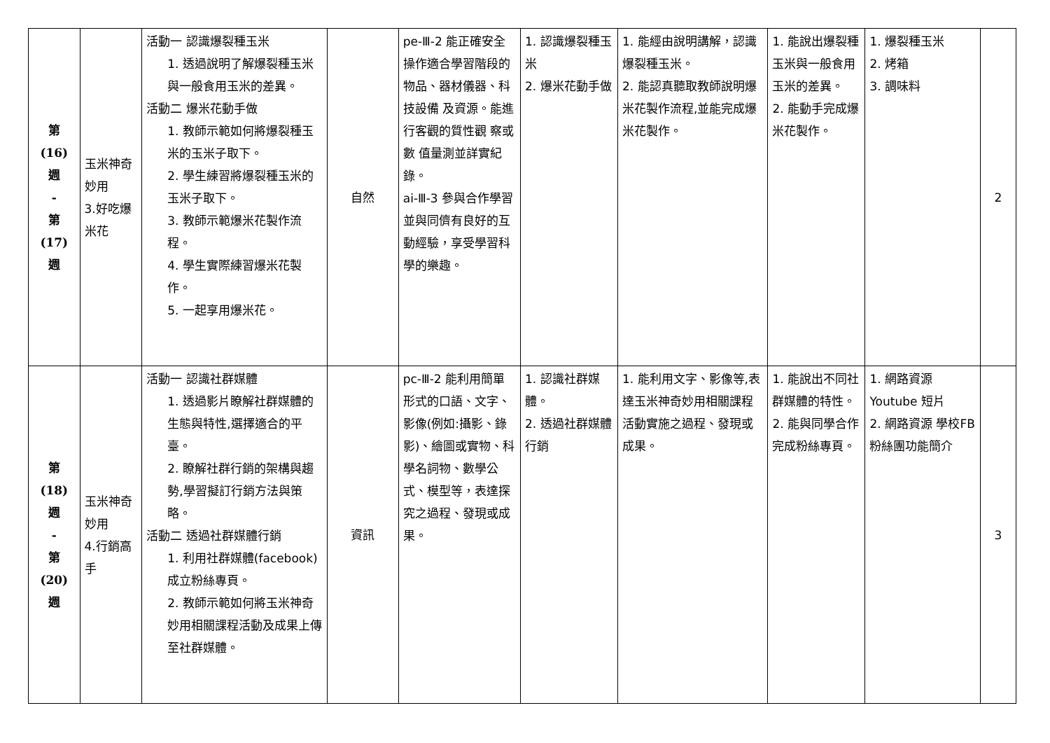| 第 (16) 週 - 第 (17) 週 | 玉米神奇妙用 3.好吃爆米花 | 活動一 認識爆裂種玉米 1. 透過說明了解爆裂種玉米與一般食用玉米的差異。 活動二 爆米花動手做 1. 教師示範如何將爆裂種玉米的玉米子取下。 2. 學生練習將爆裂種玉米的玉米子取下。 3. 教師示範爆米花製作流程。 4. 學生實際練習爆米花製作。 5. 一起享用爆米花。 | 自然 | pe-Ⅲ-2 能正確安全操作適合學習階段的物品、器材儀器、科技設備 及資源。能進行客觀的質性觀 察或數 值量測並詳實紀錄。 ai-Ⅲ-3 參與合作學習並與同儕有良好的互動經驗，享受學習科學的樂趣。 | 1. 認識爆裂種玉米 2. 爆米花動手做 | 1. 能經由說明講解，認識爆裂種玉米。 2. 能認真聽取教師說明爆米花製作流程,並能完成爆米花製作。 | 1. 能說出爆裂種玉米與一般食用玉米的差異。 2. 能動手完成爆米花製作。 | 1. 爆裂種玉米 2. 烤箱 3. 調味料 | 2 |
| 第 (18) 週 - 第 (20) 週 | 玉米神奇妙用 4.行銷高手 | 活動一 認識社群媒體 1. 透過影片瞭解社群媒體的生態與特性,選擇適合的平臺。 2. 瞭解社群行銷的架構與趨勢,學習擬訂行銷方法與策略。 活動二 透過社群媒體行銷 1. 利用社群媒體(facebook)成立粉絲專頁。 2. 教師示範如何將玉米神奇妙用相關課程活動及成果上傳至社群媒體。 | 資訊 | pc-Ⅲ-2 能利用簡單形式的口語、文字、影像(例如:攝影、錄影)、繪圖或實物、科學名詞物、數學公式、模型等，表達探究之過程、發現或成果。 | 1. 認識社群媒體。 2. 透過社群媒體行銷 | 1. 能利用文字、影像等,表達玉米神奇妙用相關課程活動實施之過程、發現或成果。 | 1. 能說出不同社群媒體的特性。 2. 能與同學合作完成粉絲專頁。 | 1. 網路資源 Youtube 短片 2. 網路資源 學校FB粉絲團功能簡介 | 3 |